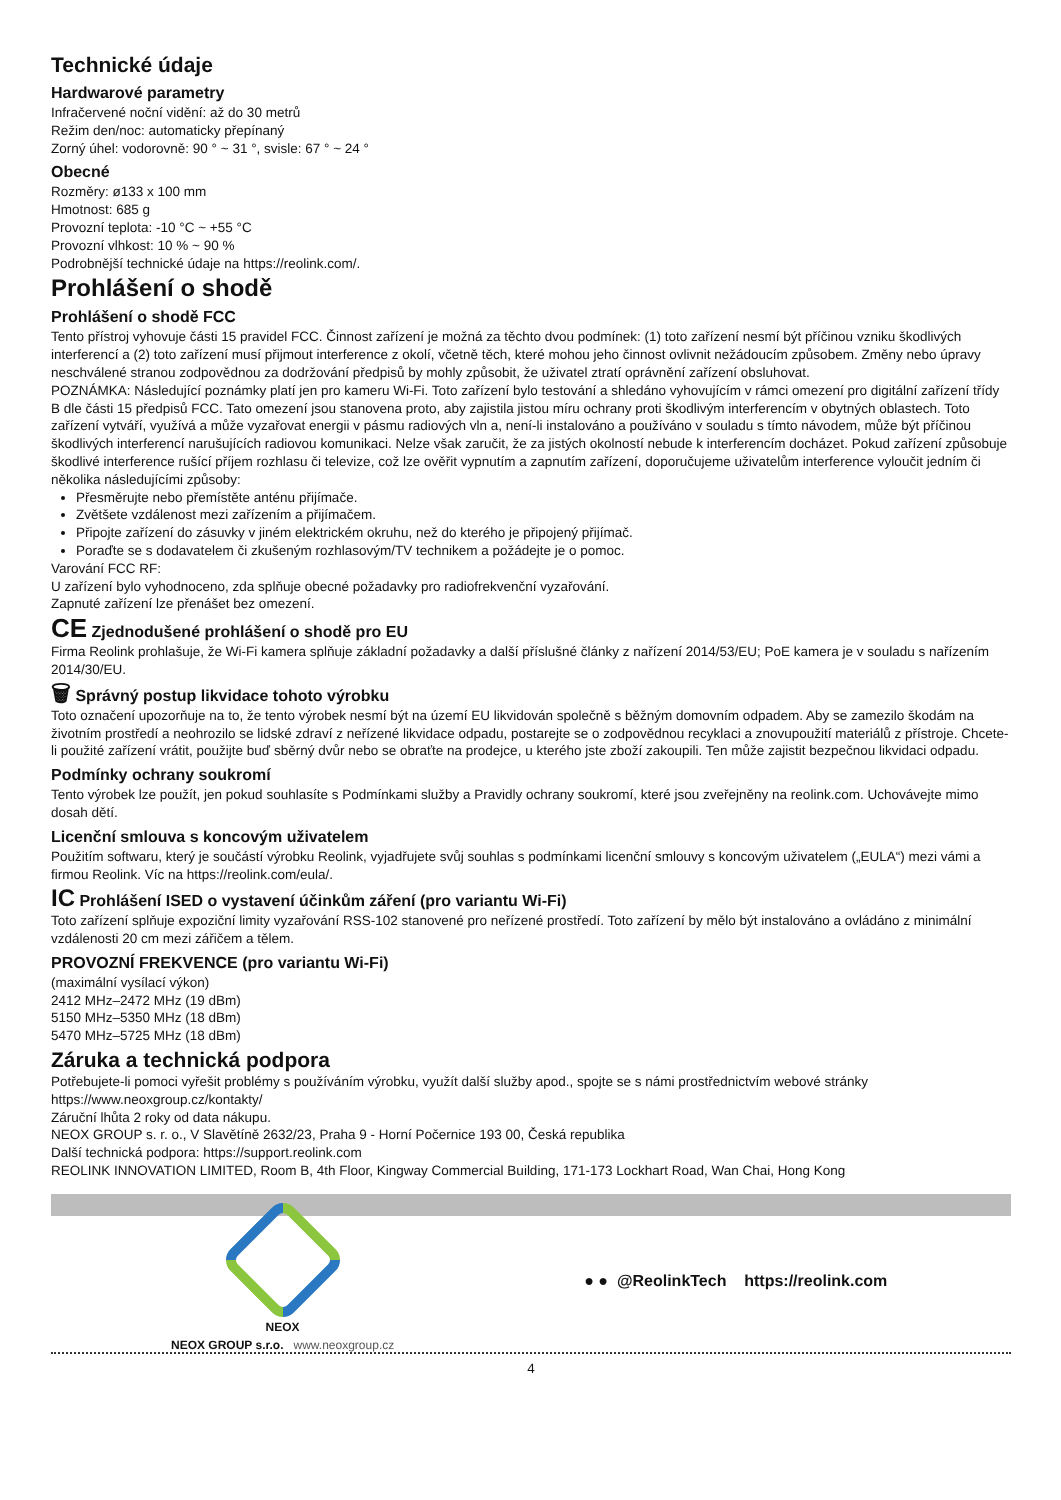Technické údaje
Hardwarové parametry
Infračervené noční vidění: až do 30 metrů
Režim den/noc: automaticky přepínaný
Zorný úhel: vodorovně: 90 ° ~ 31 °, svisle: 67 ° ~ 24 °
Obecné
Rozměry: ø133 x 100 mm
Hmotnost: 685 g
Provozní teplota: -10 °C ~ +55 °C
Provozní vlhkost: 10 % ~ 90 %
Podrobnější technické údaje na https://reolink.com/.
Prohlášení o shodě
Prohlášení o shodě FCC
Tento přístroj vyhovuje části 15 pravidel FCC. Činnost zařízení je možná za těchto dvou podmínek: (1) toto zařízení nesmí být příčinou vzniku škodlivých interferencí a (2) toto zařízení musí přijmout interference z okolí, včetně těch, které mohou jeho činnost ovlivnit nežádoucím způsobem. Změny nebo úpravy neschválené stranou zodpovědnou za dodržování předpisů by mohly způsobit, že uživatel ztratí oprávnění zařízení obsluhovat.
POZNÁMKA: Následující poznámky platí jen pro kameru Wi-Fi. Toto zařízení bylo testování a shledáno vyhovujícím v rámci omezení pro digitální zařízení třídy B dle části 15 předpisů FCC. Tato omezení jsou stanovena proto, aby zajistila jistou míru ochrany proti škodlivým interferencím v obytných oblastech. Toto zařízení vytváří, využívá a může vyzařovat energii v pásmu radiových vln a, není-li instalováno a používáno v souladu s tímto návodem, může být příčinou škodlivých interferencí narušujících radiovou komunikaci. Nelze však zaručit, že za jistých okolností nebude k interferencím docházet. Pokud zařízení způsobuje škodlivé interference rušící příjem rozhlasu či televize, což lze ověřit vypnutím a zapnutím zařízení, doporučujeme uživatelům interference vyloučit jedním či několika následujícími způsoby:
Přesměrujte nebo přemístěte anténu přijímače.
Zvětšete vzdálenost mezi zařízením a přijímačem.
Připojte zařízení do zásuvky v jiném elektrickém okruhu, než do kterého je připojený přijímač.
Poraďte se s dodavatelem či zkušeným rozhlasovým/TV technikem a požádejte je o pomoc.
Varování FCC RF:
U zařízení bylo vyhodnoceno, zda splňuje obecné požadavky pro radiofrekvenční vyzařování.
Zapnuté zařízení lze přenášet bez omezení.
CE Zjednodušené prohlášení o shodě pro EU
Firma Reolink prohlašuje, že Wi-Fi kamera splňuje základní požadavky a další příslušné články z nařízení 2014/53/EU; PoE kamera je v souladu s nařízením 2014/30/EU.
🗑 Správný postup likvidace tohoto výrobku
Toto označení upozorňuje na to, že tento výrobek nesmí být na území EU likvidován společně s běžným domovním odpadem. Aby se zamezilo škodám na životním prostředí a neohrozilo se lidské zdraví z neřízené likvidace odpadu, postarejte se o zodpovědnou recyklaci a znovupoužití materiálů z přístroje. Chcete-li použité zařízení vrátit, použijte buď sběrný dvůr nebo se obraťte na prodejce, u kterého jste zboží zakoupili. Ten může zajistit bezpečnou likvidaci odpadu.
Podmínky ochrany soukromí
Tento výrobek lze použít, jen pokud souhlasíte s Podmínkami služby a Pravidly ochrany soukromí, které jsou zveřejněny na reolink.com. Uchovávejte mimo dosah dětí.
Licenční smlouva s koncovým uživatelem
Použitím softwaru, který je součástí výrobku Reolink, vyjadřujete svůj souhlas s podmínkami licenční smlouvy s koncovým uživatelem („EULA“) mezi vámi a firmou Reolink. Víc na https://reolink.com/eula/.
IC Prohlášení ISED o vystavení účinkům záření (pro variantu Wi-Fi)
Toto zařízení splňuje expoziční limity vyzařování RSS-102 stanovené pro neřízené prostředí. Toto zařízení by mělo být instalováno a ovládáno z minimální vzdálenosti 20 cm mezi zářičem a tělem.
PROVOZNÍ FREKVENCE (pro variantu Wi-Fi)
(maximální vysílací výkon)
2412 MHz–2472 MHz (19 dBm)
5150 MHz–5350 MHz (18 dBm)
5470 MHz–5725 MHz (18 dBm)
Záruka a technická podpora
Potřebujete-li pomoci vyřešit problémy s používáním výrobku, využít další služby apod., spojte se s námi prostřednictvím webové stránky https://www.neoxgroup.cz/kontakty/
Záruční lhůta 2 roky od data nákupu.
NEOX GROUP s. r. o., V Slavětíně 2632/23, Praha 9 - Horní Počernice 193 00, Česká republika
Další technická podpora: https://support.reolink.com
REOLINK INNOVATION LIMITED, Room B, 4th Floor, Kingway Commercial Building, 171-173 Lockhart Road, Wan Chai, Hong Kong
NEOX
NEOX GROUP s.r.o. www.neoxgroup.cz
● ● @ReolinkTech https://reolink.com
4